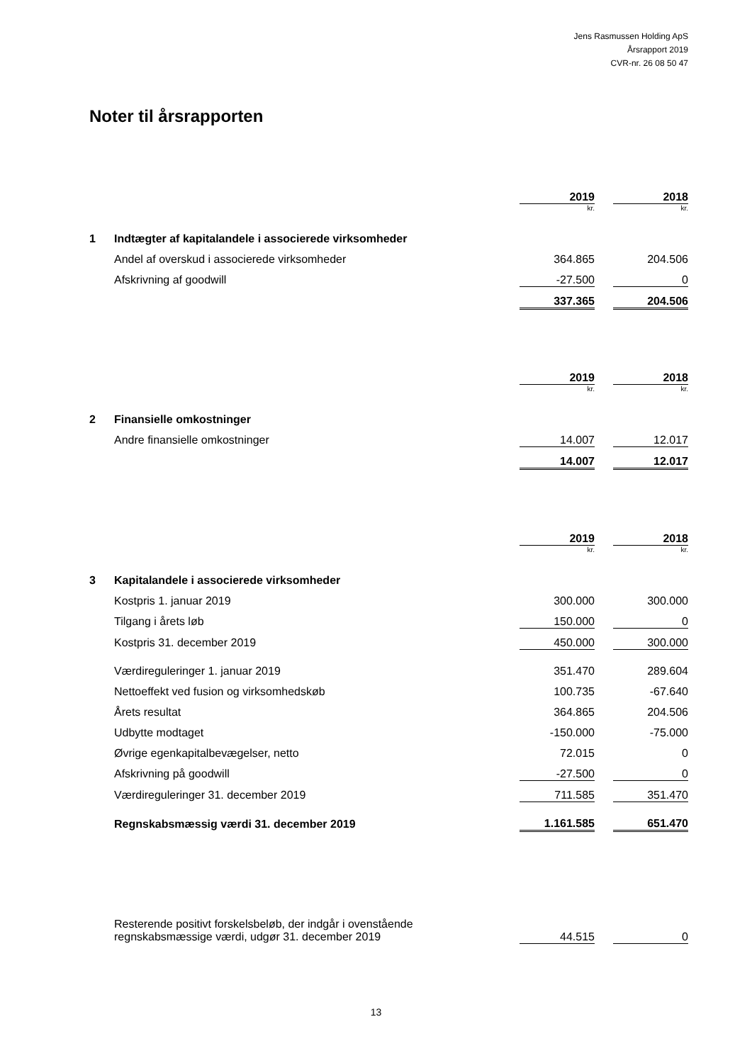Jens Rasmussen Holding ApS
Årsrapport 2019
CVR-nr. 26 08 50 47
Noter til årsrapporten
| | | 2019 | | 2018 |
| | | kr. | | kr. |
| 1 | Indtægter af kapitalandele i associerede virksomheder | | | |
| | Andel af overskud i associerede virksomheder | 364.865 | | 204.506 |
| | Afskrivning af goodwill | -27.500 | | 0 |
| | | 337.365 | | 204.506 |
| | | 2019 | | 2018 |
| | | kr. | | kr. |
| 2 | Finansielle omkostninger | | | |
| | Andre finansielle omkostninger | 14.007 | | 12.017 |
| | | 14.007 | | 12.017 |
| | | 2019 | | 2018 |
| | | kr. | | kr. |
| 3 | Kapitalandele i associerede virksomheder | | | |
| | Kostpris 1. januar 2019 | 300.000 | | 300.000 |
| | Tilgang i årets løb | 150.000 | | 0 |
| | Kostpris 31. december 2019 | 450.000 | | 300.000 |
| | Værdireguleringer 1. januar 2019 | 351.470 | | 289.604 |
| | Nettoeffekt ved fusion og virksomhedskøb | 100.735 | | -67.640 |
| | Årets resultat | 364.865 | | 204.506 |
| | Udbytte modtaget | -150.000 | | -75.000 |
| | Øvrige egenkapitalbevægelser, netto | 72.015 | | 0 |
| | Afskrivning på goodwill | -27.500 | | 0 |
| | Værdireguleringer 31. december 2019 | 711.585 | | 351.470 |
| | Regnskabsmæssig værdi 31. december 2019 | 1.161.585 | | 651.470 |
| | Resterende positivt forskelsbeløb, der indgår i ovenstående regnskabsmæssige værdi, udgør 31. december 2019 | 44.515 | | 0 |
13